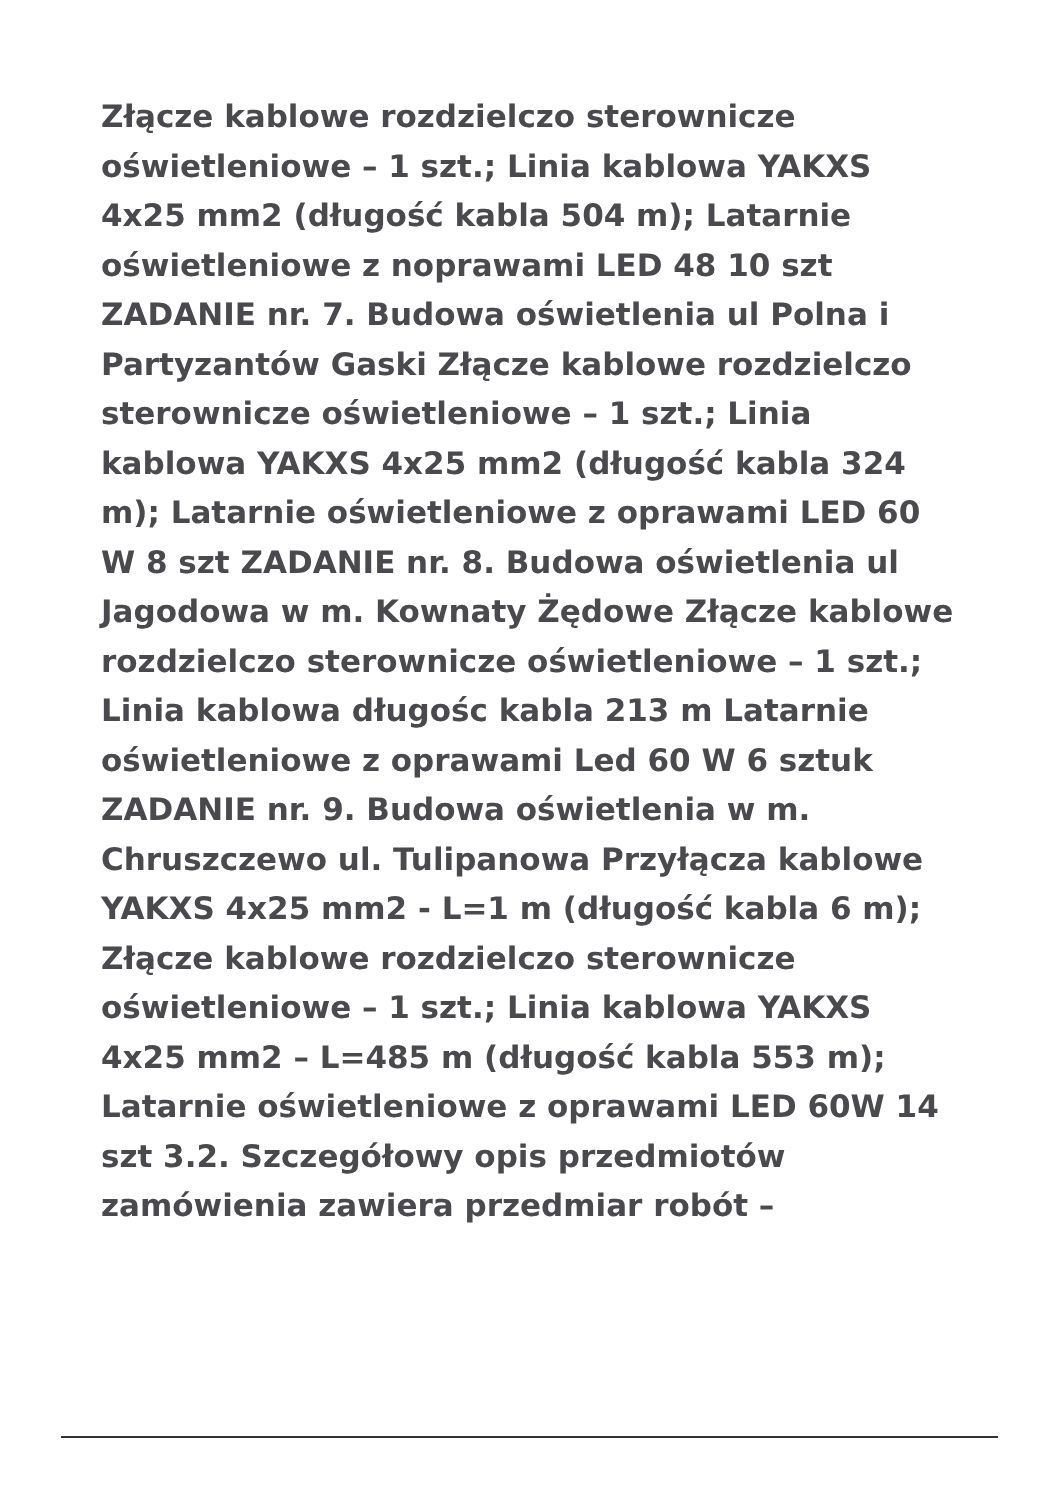Złącze kablowe rozdzielczo sterownicze oświetleniowe – 1 szt.; Linia kablowa YAKXS 4x25 mm2 (długość kabla 504 m); Latarnie oświetleniowe z noprawami LED 48 10 szt ZADANIE nr. 7. Budowa oświetlenia ul Polna i Partyzantów Gaski Złącze kablowe rozdzielczo sterownicze oświetleniowe – 1 szt.; Linia kablowa YAKXS 4x25 mm2 (długość kabla 324 m); Latarnie oświetleniowe z oprawami LED 60 W 8 szt ZADANIE nr. 8. Budowa oświetlenia ul Jagodowa w m. Kownaty Żędowe Złącze kablowe rozdzielczo sterownicze oświetleniowe – 1 szt.; Linia kablowa długośc kabla 213 m Latarnie oświetleniowe z oprawami Led 60 W 6 sztuk ZADANIE nr. 9. Budowa oświetlenia w m. Chruszczewo ul. Tulipanowa Przyłącza kablowe YAKXS 4x25 mm2 - L=1 m (długość kabla 6 m); Złącze kablowe rozdzielczo sterownicze oświetleniowe – 1 szt.; Linia kablowa YAKXS 4x25 mm2 – L=485 m (długość kabla 553 m); Latarnie oświetleniowe z oprawami LED 60W 14 szt 3.2. Szczegółowy opis przedmiotów zamówienia zawiera przedmiar robót –